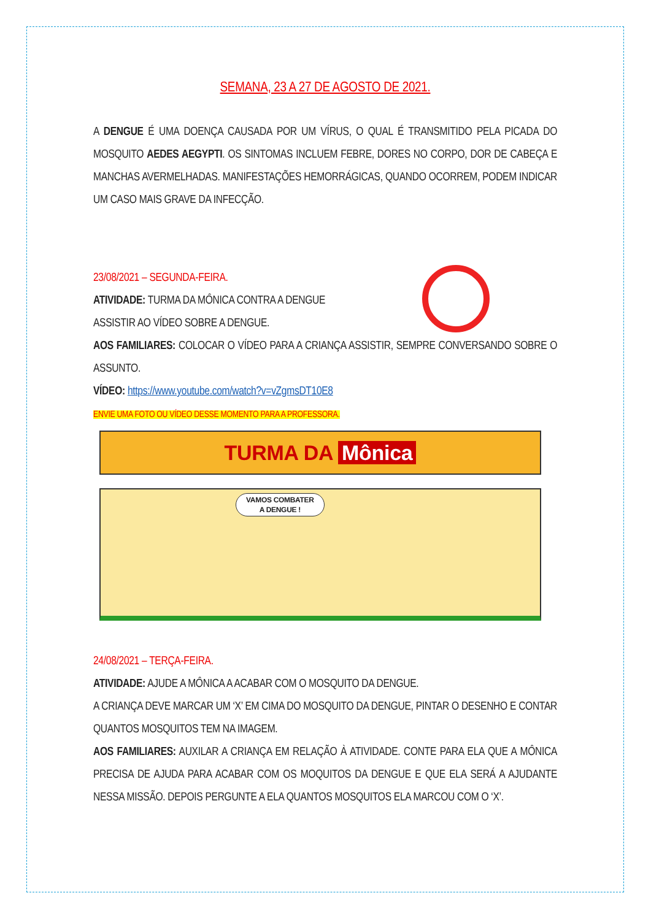SEMANA, 23 A 27 DE AGOSTO DE 2021.
A DENGUE É UMA DOENÇA CAUSADA POR UM VÍRUS, O QUAL É TRANSMITIDO PELA PICADA DO MOSQUITO AEDES AEGYPTI. OS SINTOMAS INCLUEM FEBRE, DORES NO CORPO, DOR DE CABEÇA E MANCHAS AVERMELHADAS. MANIFESTAÇÕES HEMORRÁGICAS, QUANDO OCORREM, PODEM INDICAR UM CASO MAIS GRAVE DA INFECÇÃO.
23/08/2021 – SEGUNDA-FEIRA.
ATIVIDADE: TURMA DA MÔNICA CONTRA A DENGUE
ASSISTIR AO VÍDEO SOBRE A DENGUE.
AOS FAMILIARES: COLOCAR O VÍDEO PARA A CRIANÇA ASSISTIR, SEMPRE CONVERSANDO SOBRE O ASSUNTO.
VÍDEO: https://www.youtube.com/watch?v=vZgmsDT10E8
ENVIE UMA FOTO OU VÍDEO DESSE MOMENTO PARA A PROFESSORA.
TURMA DA Mônica
VAMOS COMBATER
A DENGUE !
24/08/2021 – TERÇA-FEIRA.
ATIVIDADE: AJUDE A MÔNICA A ACABAR COM O MOSQUITO DA DENGUE.
A CRIANÇA DEVE MARCAR UM ‘X’ EM CIMA DO MOSQUITO DA DENGUE, PINTAR O DESENHO E CONTAR QUANTOS MOSQUITOS TEM NA IMAGEM.
AOS FAMILIARES: AUXILAR A CRIANÇA EM RELAÇÃO À ATIVIDADE. CONTE PARA ELA QUE A MÔNICA PRECISA DE AJUDA PARA ACABAR COM OS MOQUITOS DA DENGUE E QUE ELA SERÁ A AJUDANTE NESSA MISSÃO. DEPOIS PERGUNTE A ELA QUANTOS MOSQUITOS ELA MARCOU COM O ‘X’.